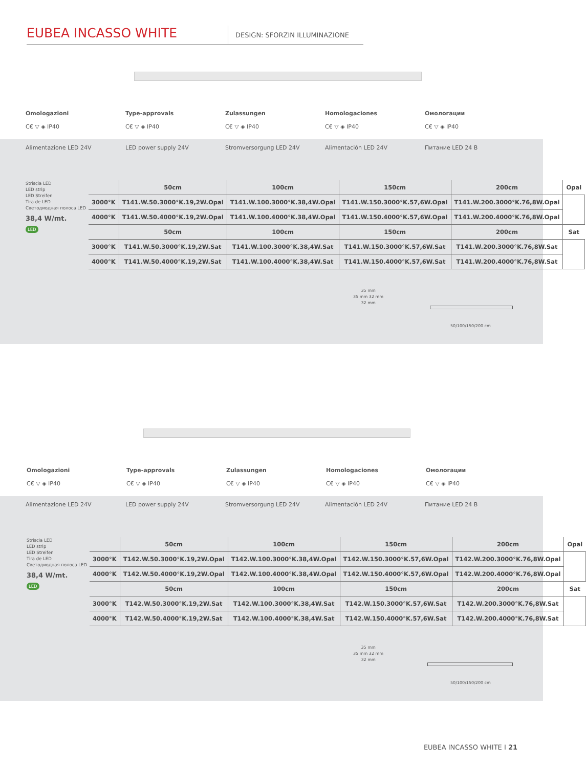EUBEA INCASSO WHITE
DESIGN: SFORZIN ILLUMINAZIONE
Omologazioni
C€ ▽ ◈ IP40
Type-approvals
C€ ▽ ◈ IP40
Zulassungen
C€ ▽ ◈ IP40
Homologaciones
C€ ▽ ◈ IP40
Омологации
C€ ▽ ◈ IP40
Alimentazione LED 24V LED power supply 24V Stromversorgung LED 24V Alimentación LED 24V Питание LED 24 B
Striscia LED
LED strip
LED Streifen
Tira de LED
Светодиодная полоса LED
38,4 W/mt.
LED
| | 50cm | 100cm | 150cm | 200cm | Opal |
| --- | --- | --- | --- | --- | --- |
| 3000°K | T141.W.50.3000°K.19,2W.Opal | T141.W.100.3000°K.38,4W.Opal | T141.W.150.3000°K.57,6W.Opal | T141.W.200.3000°K.76,8W.Opal | |
| 4000°K | T141.W.50.4000°K.19,2W.Opal | T141.W.100.4000°K.38,4W.Opal | T141.W.150.4000°K.57,6W.Opal | T141.W.200.4000°K.76,8W.Opal | |
| | 50cm | 100cm | 150cm | 200cm | Sat |
| 3000°K | T141.W.50.3000°K.19,2W.Sat | T141.W.100.3000°K.38,4W.Sat | T141.W.150.3000°K.57,6W.Sat | T141.W.200.3000°K.76,8W.Sat | |
| 4000°K | T141.W.50.4000°K.19,2W.Sat | T141.W.100.4000°K.38,4W.Sat | T141.W.150.4000°K.57,6W.Sat | T141.W.200.4000°K.76,8W.Sat | |
35 mm
35 mm 32 mm
32 mm
50/100/150/200 cm
Omologazioni
C€ ▽ ◈ IP40
Type-approvals
C€ ▽ ◈ IP40
Zulassungen
C€ ▽ ◈ IP40
Homologaciones
C€ ▽ ◈ IP40
Омологации
C€ ▽ ◈ IP40
Alimentazione LED 24V LED power supply 24V Stromversorgung LED 24V Alimentación LED 24V Питание LED 24 B
Striscia LED
LED strip
LED Streifen
Tira de LED
Светодиодная полоса LED
38,4 W/mt.
LED
| | 50cm | 100cm | 150cm | 200cm | Opal |
| --- | --- | --- | --- | --- | --- |
| 3000°K | T142.W.50.3000°K.19,2W.Opal | T142.W.100.3000°K.38,4W.Opal | T142.W.150.3000°K.57,6W.Opal | T142.W.200.3000°K.76,8W.Opal | |
| 4000°K | T142.W.50.4000°K.19,2W.Opal | T142.W.100.4000°K.38,4W.Opal | T142.W.150.4000°K.57,6W.Opal | T142.W.200.4000°K.76,8W.Opal | |
| | 50cm | 100cm | 150cm | 200cm | Sat |
| 3000°K | T142.W.50.3000°K.19,2W.Sat | T142.W.100.3000°K.38,4W.Sat | T142.W.150.3000°K.57,6W.Sat | T142.W.200.3000°K.76,8W.Sat | |
| 4000°K | T142.W.50.4000°K.19,2W.Sat | T142.W.100.4000°K.38,4W.Sat | T142.W.150.4000°K.57,6W.Sat | T142.W.200.4000°K.76,8W.Sat | |
35 mm
35 mm 32 mm
32 mm
50/100/150/200 cm
EUBEA INCASSO WHITE I 21